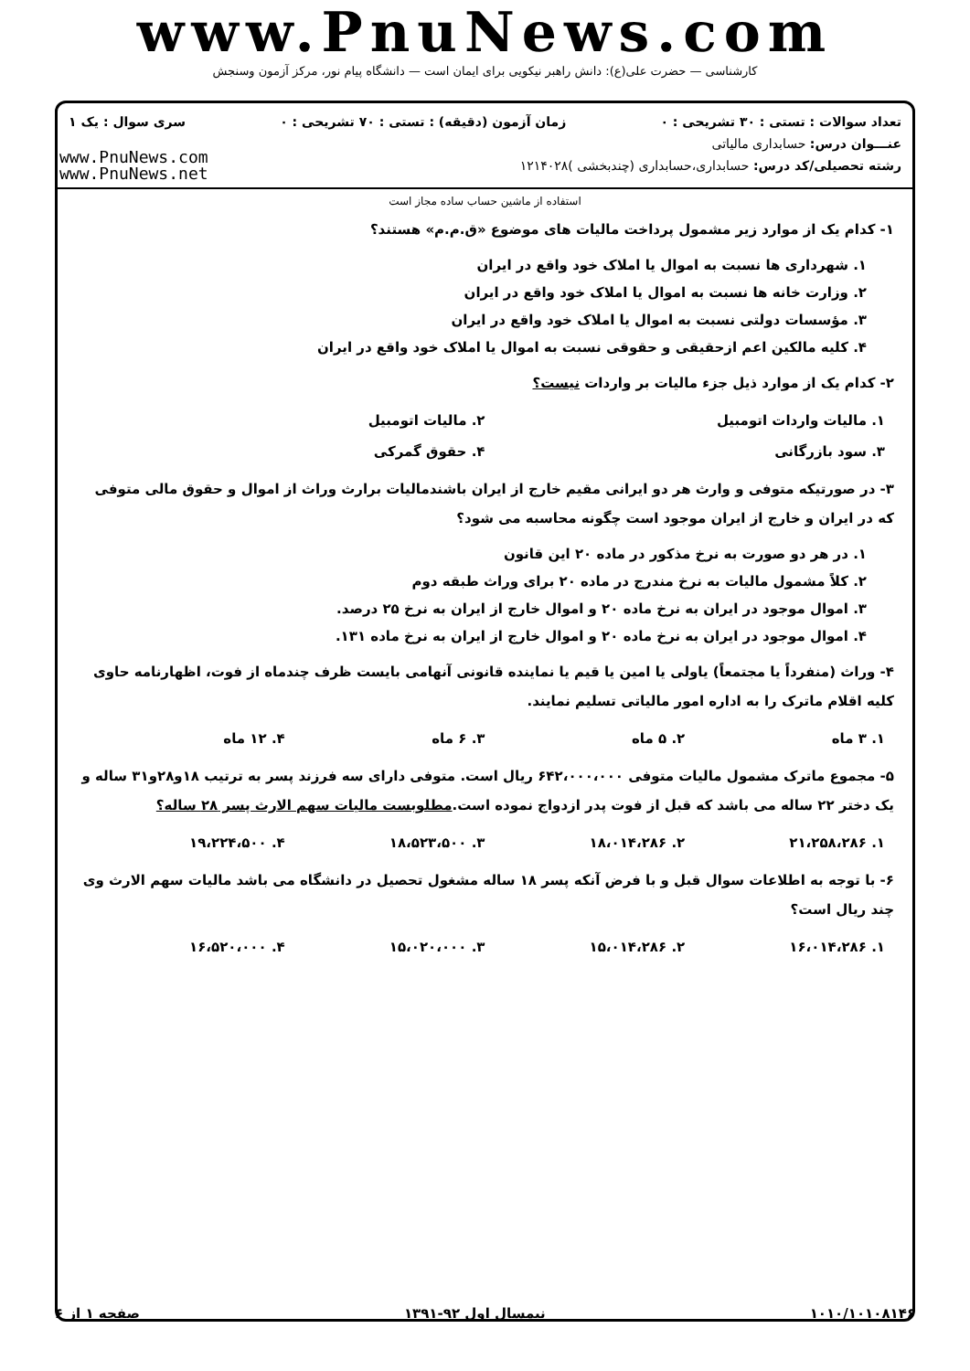www.PnuNews.com
کارشناسی — حضرت علی(ع): دانش راهبر نیکویی برای ایمان است — دانشگاه پیام نور، مرکز آزمون وسنجش
تعداد سوالات : تستی : ۳۰ تشریحی : ۰ زمان آزمون (دقیقه) : تستی : ۷۰ تشریحی : ۰ سری سوال : یک ۱
عنـــوان درس: حسابداری مالیاتی
رشته تحصیلی/کد درس: حسابداری،حسابداری (چندبخشی )۱۲۱۴۰۲۸
www.PnuNews.com
www.PnuNews.net
استفاده از ماشین حساب ساده مجاز است
۱- کدام یک از موارد زیر مشمول پرداخت مالیات های موضوع «ق.م.م» هستند؟
۱. شهرداری ها نسبت به اموال یا املاک خود واقع در ایران
۲. وزارت خانه ها نسبت به اموال یا املاک خود واقع در ایران
۳. مؤسسات دولتی نسبت به اموال یا املاک خود واقع در ایران
۴. کلیه مالکین اعم ازحقیقی و حقوقی نسبت به اموال یا املاک خود واقع در ایران
۲- کدام یک از موارد ذیل جزء مالیات بر واردات نیست؟
۱. مالیات واردات اتومبیل ۲. مالیات اتومبیل
۳. سود بازرگانی ۴. حقوق گمرکی
۳- در صورتیکه متوفی و وارث هر دو ایرانی مقیم خارج از ایران باشندمالیات برارث وراث از اموال و حقوق مالی متوفی که در ایران و خارج از ایران موجود است چگونه محاسبه می شود؟
۱. در هر دو صورت به نرخ مذکور در ماده ۲۰ این قانون
۲. کلاً مشمول مالیات به نرخ مندرج در ماده ۲۰ برای وراث طبقه دوم
۳. اموال موجود در ایران به نرخ ماده ۲۰ و اموال خارج از ایران به نرخ ۲۵ درصد.
۴. اموال موجود در ایران به نرخ ماده ۲۰ و اموال خارج از ایران به نرخ ماده ۱۳۱.
۴- وراث (منفرداً یا مجتمعاً) یاولی یا امین یا قیم یا نماینده قانونی آنهامی بایست ظرف چندماه از فوت، اظهارنامه حاوی کلیه اقلام ماترک را به اداره امور مالیاتی تسلیم نمایند.
۱. ۳ ماه ۲. ۵ ماه ۳. ۶ ماه ۴. ۱۲ ماه
۵- مجموع ماترک مشمول مالیات متوفی ۶۴۲،۰۰۰،۰۰۰ ریال است. متوفی دارای سه فرزند پسر به ترتیب ۱۸و۲۸و۳۱ ساله و یک دختر ۲۲ ساله می باشد که قبل از فوت پدر ازدواج نموده است.مطلوبست مالیات سهم الارث پسر ۲۸ ساله؟
۱. ۲۱،۲۵۸،۲۸۶ ۲. ۱۸،۰۱۴،۲۸۶ ۳. ۱۸،۵۲۳،۵۰۰ ۴. ۱۹،۲۲۴،۵۰۰
۶- با توجه به اطلاعات سوال قبل و با فرض آنکه پسر ۱۸ ساله مشغول تحصیل در دانشگاه می باشد مالیات سهم الارث وی چند ریال است؟
۱. ۱۶،۰۱۴،۲۸۶ ۲. ۱۵،۰۱۴،۲۸۶ ۳. ۱۵،۰۲۰،۰۰۰ ۴. ۱۶،۵۲۰،۰۰۰
۱۰۱۰/۱۰۱۰۸۱۴۶ نیمسال اول ۹۲-۱۳۹۱ صفحه ۱ از ۶